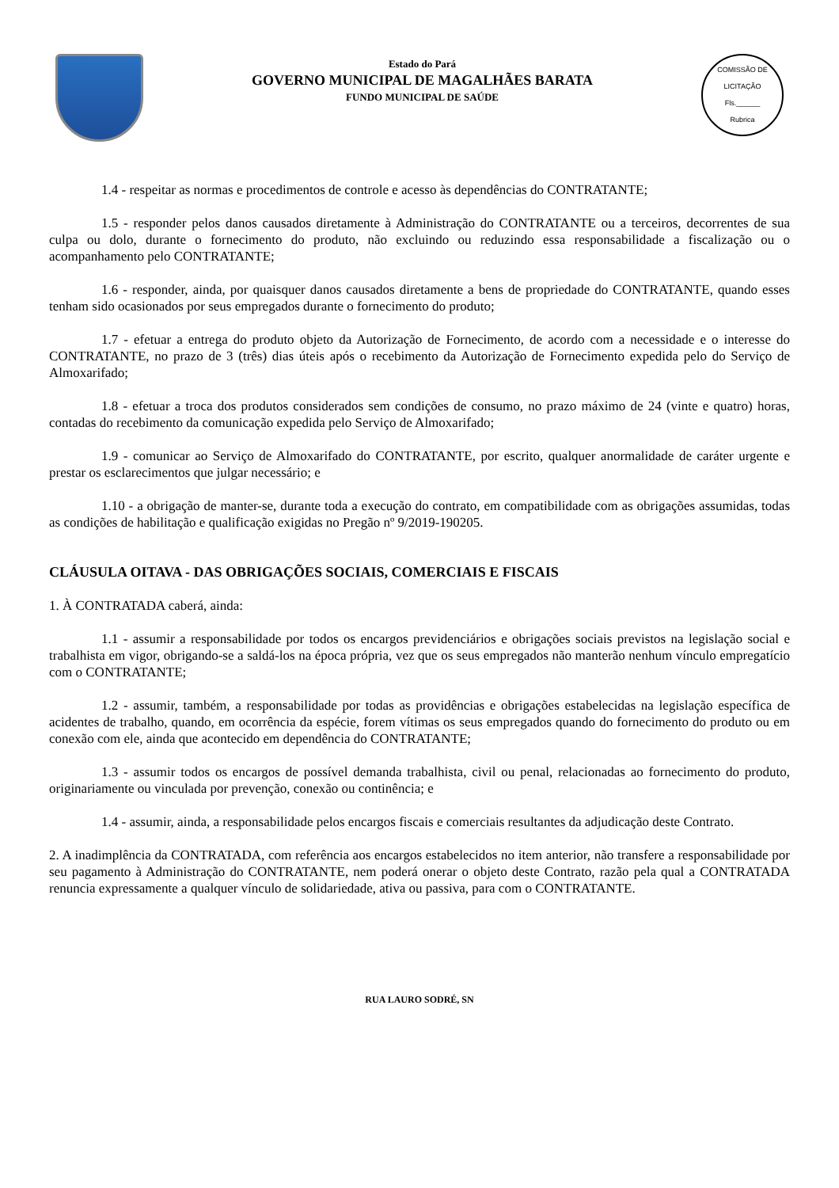Estado do Pará
GOVERNO MUNICIPAL DE MAGALHÃES BARATA
FUNDO MUNICIPAL DE SAÚDE
COMISSÃO DE LICITAÇÃO
Fls.______
Rubrica
1.4 - respeitar as normas e procedimentos de controle e acesso às dependências do CONTRATANTE;
1.5 - responder pelos danos causados diretamente à Administração do CONTRATANTE ou a terceiros, decorrentes de sua culpa ou dolo, durante o fornecimento do produto, não excluindo ou reduzindo essa responsabilidade a fiscalização ou o acompanhamento pelo CONTRATANTE;
1.6 - responder, ainda, por quaisquer danos causados diretamente a bens de propriedade do CONTRATANTE, quando esses tenham sido ocasionados por seus empregados durante o fornecimento do produto;
1.7 - efetuar a entrega do produto objeto da Autorização de Fornecimento, de acordo com a necessidade e o interesse do CONTRATANTE, no prazo de 3 (três) dias úteis após o recebimento da Autorização de Fornecimento expedida pelo do Serviço de Almoxarifado;
1.8 - efetuar a troca dos produtos considerados sem condições de consumo, no prazo máximo de 24 (vinte e quatro) horas, contadas do recebimento da comunicação expedida pelo Serviço de Almoxarifado;
1.9 - comunicar ao Serviço de Almoxarifado do CONTRATANTE, por escrito, qualquer anormalidade de caráter urgente e prestar os esclarecimentos que julgar necessário; e
1.10 - a obrigação de manter-se, durante toda a execução do contrato, em compatibilidade com as obrigações assumidas, todas as condições de habilitação e qualificação exigidas no Pregão nº 9/2019-190205.
CLÁUSULA OITAVA - DAS OBRIGAÇÕES SOCIAIS, COMERCIAIS E FISCAIS
1. À CONTRATADA caberá, ainda:
1.1 - assumir a responsabilidade por todos os encargos previdenciários e obrigações sociais previstos na legislação social e trabalhista em vigor, obrigando-se a saldá-los na época própria, vez que os seus empregados não manterão nenhum vínculo empregatício com o CONTRATANTE;
1.2 - assumir, também, a responsabilidade por todas as providências e obrigações estabelecidas na legislação específica de acidentes de trabalho, quando, em ocorrência da espécie, forem vítimas os seus empregados quando do fornecimento do produto ou em conexão com ele, ainda que acontecido em dependência do CONTRATANTE;
1.3 - assumir todos os encargos de possível demanda trabalhista, civil ou penal, relacionadas ao fornecimento do produto, originariamente ou vinculada por prevenção, conexão ou continência; e
1.4 - assumir, ainda, a responsabilidade pelos encargos fiscais e comerciais resultantes da adjudicação deste Contrato.
2. A inadimplência da CONTRATADA, com referência aos encargos estabelecidos no item anterior, não transfere a responsabilidade por seu pagamento à Administração do CONTRATANTE, nem poderá onerar o objeto deste Contrato, razão pela qual a CONTRATADA renuncia expressamente a qualquer vínculo de solidariedade, ativa ou passiva, para com o CONTRATANTE.
RUA LAURO SODRÉ, SN